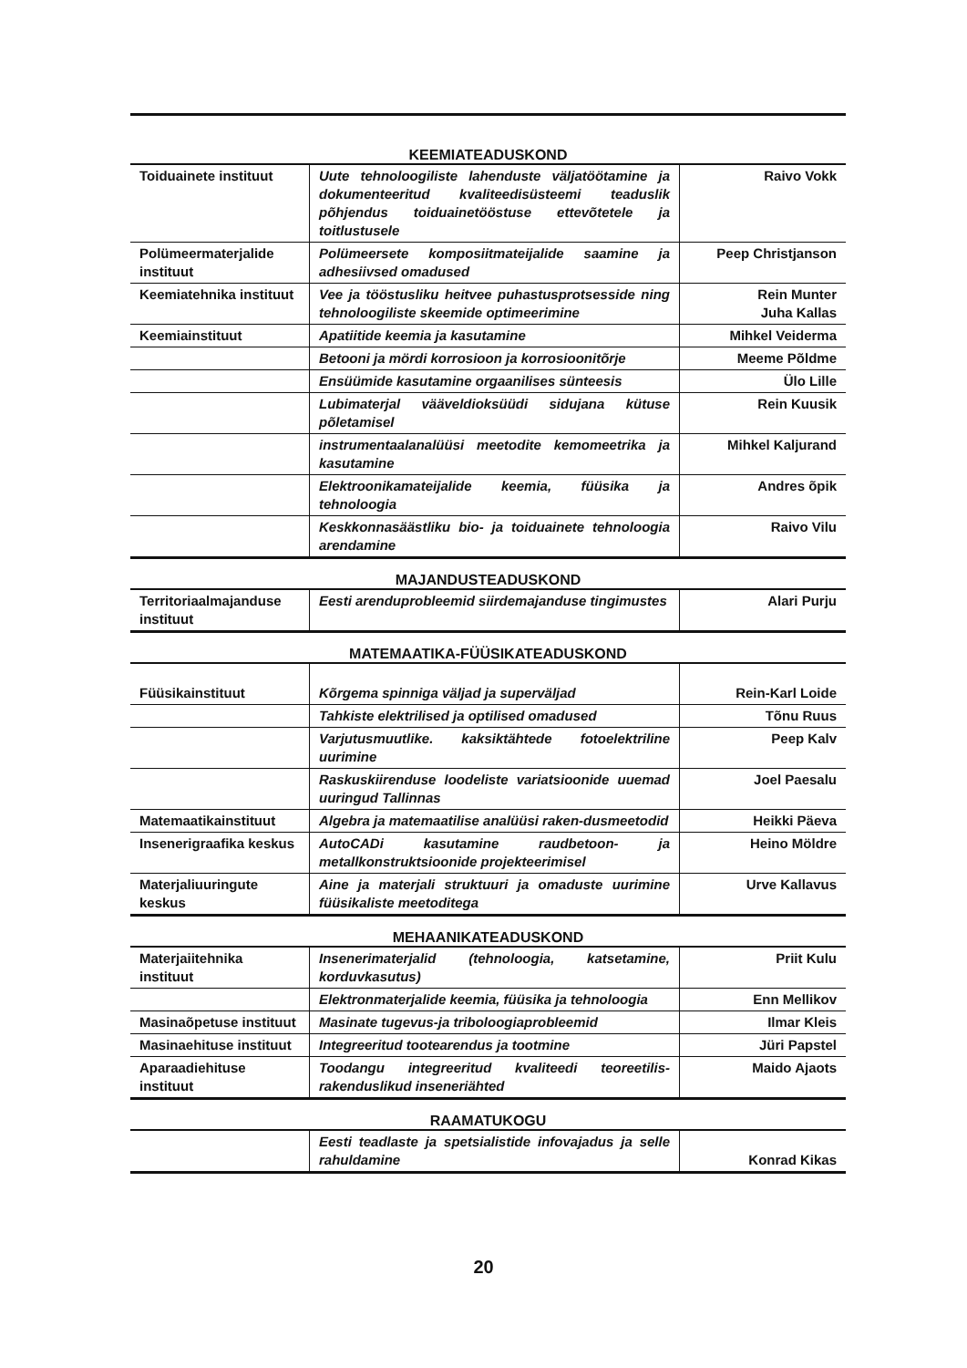KEEMIATEADUSKOND
| Toiduainete instituut | Uute tehnoloogiliste lahenduste väljatöötamine ja dokumenteeritud kvaliteedisüsteemi teaduslik põhjendus toiduainetööstuse ettevõtetele ja toitlustusele | Raivo Vokk |
| Polümeermaterjalide instituut | Polümeersete komposiitmateijalide saamine ja adhesiivsed omadused | Peep Christjanson |
| Keemiatehnika instituut | Vee ja tööstusliku heitvee puhastusprotsesside ning tehnoloogiliste skeemide optimeerimine | Rein Munter Juha Kallas |
| Keemiainstituut | Apatiitide keemia ja kasutamine | Mihkel Veiderma |
| | Betooni ja mördi korrosioon ja korrosioonitõrje | Meeme Põldme |
| | Ensüümide kasutamine orgaanilises sünteesis | Ülo Lille |
| | Lubimaterjal vääveldioksüüdi sidujana kütuse põletamisel | Rein Kuusik |
| | instrumentaalanalüüsi meetodite kemomeetrika ja kasutamine | Mihkel Kaljurand |
| | Elektroonikamateijalide keemia, füüsika ja tehnoloogia | Andres õpik |
| | Keskkonnasäästliku bio- ja toiduainete tehnoloogia arendamine | Raivo Vilu |
MAJANDUSTEADUSKOND
| Territoriaalmajanduse instituut | Eesti arenduprobleemid siirdemajanduse tingimustes | Alari Purju |
MATEMAATIKA-FÜÜSIKATEADUSKOND
| Füüsikainstituut | Kõrgema spinniga väljad ja superväljad | Rein-Karl Loide |
| | Tahkiste elektrilised ja optilised omadused | Tõnu Ruus |
| | Varjutusmuutlike. kaksiktähtede fotoelektriline uurimine | Peep Kalv |
| | Raskuskiirenduse loodeliste variatsioonide uuemad uuringud Tallinnas | Joel Paesalu |
| Matemaatikainstituut | Algebra ja matemaatilise analüüsi raken-dusmeetodid | Heikki Päeva |
| Insenerigraafika keskus | AutoCADi kasutamine raudbetoon- ja metallkonstruktsioonide projekteerimisel | Heino Möldre |
| Materjaliuuringute keskus | Aine ja materjali struktuuri ja omaduste uurimine füüsikaliste meetoditega | Urve Kallavus |
MEHAANIKATEADUSKOND
| Materjaiitehnika instituut | Insenerimaterjalid (tehnoloogia, katsetamine, korduvkasutus) | Priit Kulu |
| | Elektronmaterjalide keemia, füüsika ja tehnoloogia | Enn Mellikov |
| Masinaõpetuse instituut | Masinate tugevus-ja triboloogiaprobleemid | Ilmar Kleis |
| Masinaehituse instituut | Integreeritud tootearendus ja tootmine | Jüri Papstel |
| Aparaadiehituse instituut | Toodangu integreeritud kvaliteedi teoreetilis-rakenduslikud inseneriähted | Maido Ajaots |
RAAMATUKOGU
| | Eesti teadlaste ja spetsialistide infovajadus ja selle rahuldamine | Konrad Kikas |
20